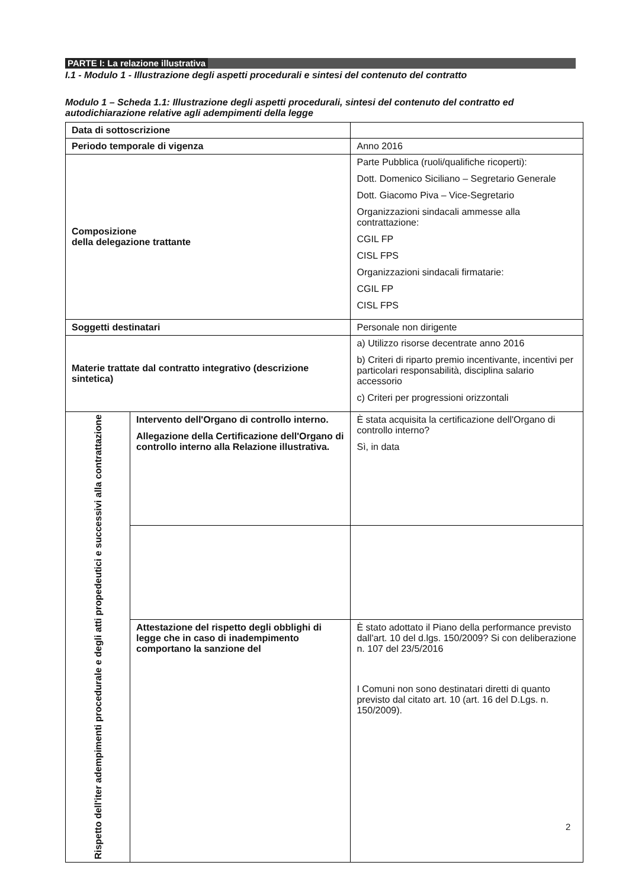PARTE I: La relazione illustrativa
I.1 - Modulo 1 - Illustrazione degli aspetti procedurali e sintesi del contenuto del contratto
Modulo 1 – Scheda 1.1: Illustrazione degli aspetti procedurali, sintesi del contenuto del contratto ed autodichiarazione relative agli adempimenti della legge
| Data di sottoscrizione | | |
| Periodo temporale di vigenza | | Anno 2016 |
| Composizione della delegazione trattante | | Parte Pubblica (ruoli/qualifiche ricoperti): Dott. Domenico Siciliano – Segretario Generale Dott. Giacomo Piva – Vice-Segretario Organizzazioni sindacali ammesse alla contrattazione: CGIL FP CISL FPS Organizzazioni sindacali firmatarie: CGIL FP CISL FPS |
| Soggetti destinatari | | Personale non dirigente |
| Materie trattate dal contratto integrativo (descrizione sintetica) | | a) Utilizzo risorse decentrate anno 2016 b) Criteri di riparto premio incentivante, incentivi per particolari responsabilità, disciplina salario accessorio c) Criteri per progressioni orizzontali |
| Rispetto dell'iter adempimenti procedurale e degli atti propedeutici e successivi alla contrattazione | Intervento dell'Organo di controllo interno. Allegazione della Certificazione dell'Organo di controllo interno alla Relazione illustrativa. | È stata acquisita la certificazione dell'Organo di controllo interno? Sì, in data |
| | Attestazione del rispetto degli obblighi di legge che in caso di inadempimento comportano la sanzione del | È stato adottato il Piano della performance previsto dall'art. 10 del d.lgs. 150/2009? Si con deliberazione n. 107 del 23/5/2016 I Comuni non sono destinatari diretti di quanto previsto dal citato art. 10 (art. 16 del D.Lgs. n. 150/2009). |
2